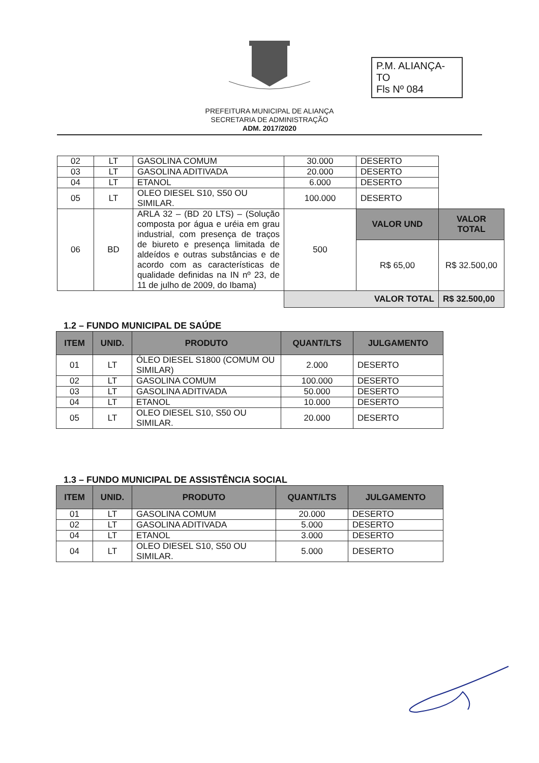P.M. ALIANÇA-TO
Fls Nº 084
PREFEITURA MUNICIPAL DE ALIANÇA
SECRETARIA DE ADMINISTRAÇÃO
ADM. 2017/2020
| 02 | LT | GASOLINA COMUM | 30.000 | DESERTO | |
| 03 | LT | GASOLINA ADITIVADA | 20.000 | DESERTO | |
| 04 | LT | ETANOL | 6.000 | DESERTO | |
| 05 | LT | OLEO DIESEL S10, S50 OU SIMILAR. | 100.000 | DESERTO | |
| 06 | BD | ARLA 32 – (BD 20 LTS) – (Solução composta por água e uréia em grau industrial, com presença de traços de biureto e presença limitada de aldeídos e outras substâncias e de acordo com as características de qualidade definidas na IN nº 23, de 11 de julho de 2009, do Ibama) | 500 | VALOR UND | VALOR TOTAL |
| | | | | R$ 65,00 | R$ 32.500,00 |
| | | | VALOR TOTAL | | R$ 32.500,00 |
1.2 – FUNDO MUNICIPAL DE SAÚDE
| ITEM | UNID. | PRODUTO | QUANT/LTS | JULGAMENTO |
| --- | --- | --- | --- | --- |
| 01 | LT | ÓLEO DIESEL S1800 (COMUM OU SIMILAR) | 2.000 | DESERTO |
| 02 | LT | GASOLINA COMUM | 100.000 | DESERTO |
| 03 | LT | GASOLINA ADITIVADA | 50.000 | DESERTO |
| 04 | LT | ETANOL | 10.000 | DESERTO |
| 05 | LT | OLEO DIESEL S10, S50 OU SIMILAR. | 20.000 | DESERTO |
1.3 – FUNDO MUNICIPAL DE ASSISTÊNCIA SOCIAL
| ITEM | UNID. | PRODUTO | QUANT/LTS | JULGAMENTO |
| --- | --- | --- | --- | --- |
| 01 | LT | GASOLINA COMUM | 20.000 | DESERTO |
| 02 | LT | GASOLINA ADITIVADA | 5.000 | DESERTO |
| 04 | LT | ETANOL | 3.000 | DESERTO |
| 04 | LT | OLEO DIESEL S10, S50 OU SIMILAR. | 5.000 | DESERTO |